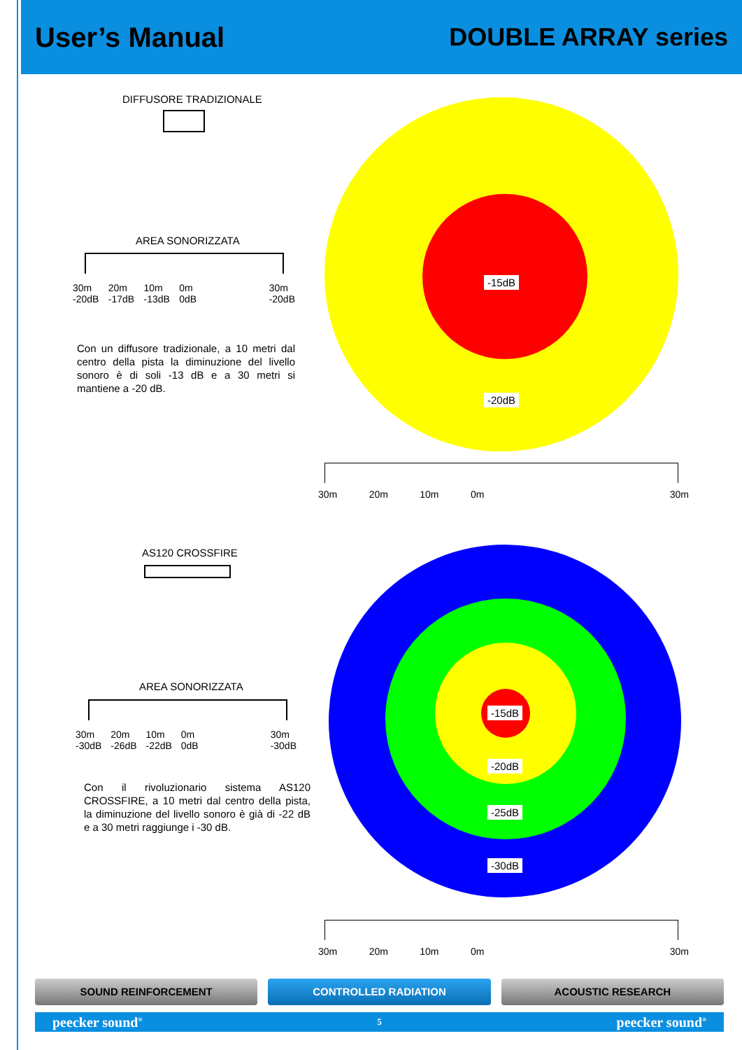User’s Manual DOUBLE ARRAY series
DIFFUSORE TRADIZIONALE
AREA SONORIZZATA
30m
-20dB 20m
-17dB 10m
-13dB 0m
0dB 30m
-20dB
Con un diffusore tradizionale, a 10 metri dal centro della pista la diminuzione del livello sonoro è di soli -13 dB e a 30 metri si mantiene a -20 dB.
-15dB
-20dB
30m 20m 10m 0m 30m
AS120 CROSSFIRE
AREA SONORIZZATA
30m
-30dB 20m
-26dB 10m
-22dB 0m
0dB 30m
-30dB
Con il rivoluzionario sistema AS120 CROSSFIRE, a 10 metri dal centro della pista, la diminuzione del livello sonoro è già di -22 dB e a 30 metri raggiunge i -30 dB.
-15dB
-20dB
-25dB
-30dB
30m 20m 10m 0m 30m
SOUND REINFORCEMENT CONTROLLED RADIATION ACOUSTIC RESEARCH
peecker sound<sup>®</sup> 5 peecker sound<sup>®</sup>